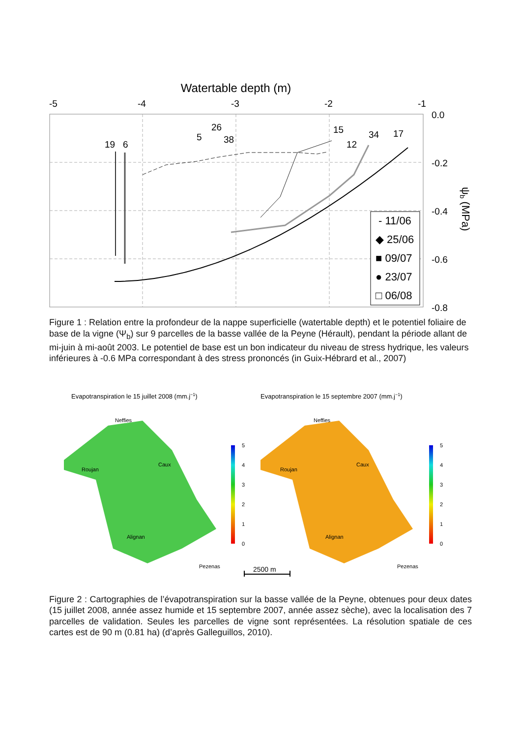Watertable depth (m)
-5
-4
-3
-2
-1
0.0
-0.2
-0.4
-0.6
-0.8
19
6
26
5
38
15
12
34
17
- 11/06
◆ 25/06
■ 09/07
● 23/07
□ 06/08
ψb (MPa)
Figure 1 : Relation entre la profondeur de la nappe superficielle (watertable depth) et le potentiel foliaire de base de la vigne (Ψ<sub>b</sub>) sur 9 parcelles de la basse vallée de la Peyne (Hérault), pendant la période allant de mi-juin à mi-août 2003. Le potentiel de base est un bon indicateur du niveau de stress hydrique, les valeurs inférieures à -0.6 MPa correspondant à des stress prononcés (in Guix-Hébrard et al., 2007)
Evapotranspiration le 15 juillet 2008 (mm.j−1)
Evapotranspiration le 15 septembre 2007 (mm.j−1)
5
4
3
2
1
0
5
4
3
2
1
0
Neffies
Roujan
Caux
Alignan
Pezenas
Neffies
Roujan
Caux
Alignan
Pezenas
2500 m
Figure 2 : Cartographies de l’évapotranspiration sur la basse vallée de la Peyne, obtenues pour deux dates (15 juillet 2008, année assez humide et 15 septembre 2007, année assez sèche), avec la localisation des 7 parcelles de validation. Seules les parcelles de vigne sont représentées. La résolution spatiale de ces cartes est de 90 m (0.81 ha) (d’après Galleguillos, 2010).